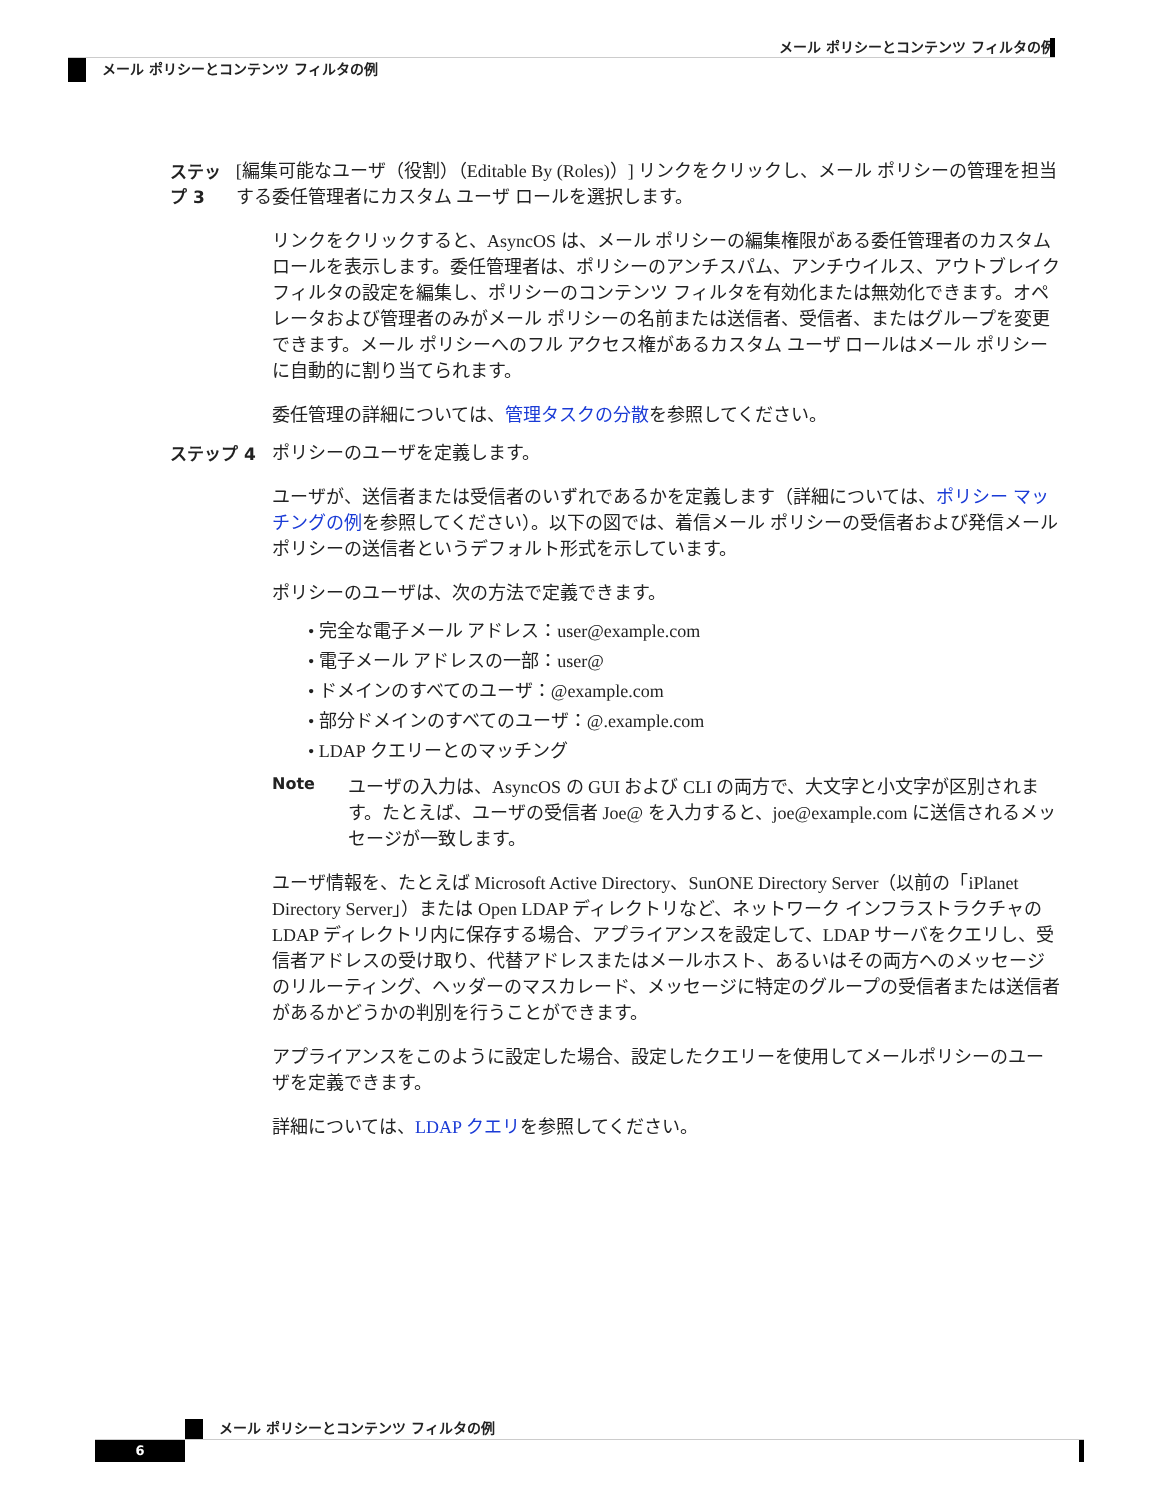メール ポリシーとコンテンツ フィルタの例
メール ポリシーとコンテンツ フィルタの例
ステップ 3 [編集可能なユーザ（役割）（Editable By (Roles)）] リンクをクリックし、メール ポリシーの管理を担当する委任管理者にカスタム ユーザ ロールを選択します。
リンクをクリックすると、AsyncOS は、メール ポリシーの編集権限がある委任管理者のカスタム ロールを表示します。委任管理者は、ポリシーのアンチスパム、アンチウイルス、アウトブレイク フィルタの設定を編集し、ポリシーのコンテンツ フィルタを有効化または無効化できます。オペレータおよび管理者のみがメール ポリシーの名前または送信者、受信者、またはグループを変更できます。メール ポリシーへのフル アクセス権があるカスタム ユーザ ロールはメール ポリシーに自動的に割り当てられます。
委任管理の詳細については、管理タスクの分散を参照してください。
ステップ 4 ポリシーのユーザを定義します。
ユーザが、送信者または受信者のいずれであるかを定義します（詳細については、ポリシー マッチングの例を参照してください）。以下の図では、着信メール ポリシーの受信者および発信メール ポリシーの送信者というデフォルト形式を示しています。
ポリシーのユーザは、次の方法で定義できます。
• 完全な電子メール アドレス：user@example.com
• 電子メール アドレスの一部：user@
• ドメインのすべてのユーザ：@example.com
• 部分ドメインのすべてのユーザ：@.example.com
• LDAP クエリーとのマッチング
Note ユーザの入力は、AsyncOS の GUI および CLI の両方で、大文字と小文字が区別されます。たとえば、ユーザの受信者 Joe@ を入力すると、joe@example.com に送信されるメッセージが一致します。
ユーザ情報を、たとえば Microsoft Active Directory、SunONE Directory Server（以前の「iPlanet Directory Server」）または Open LDAP ディレクトリなど、ネットワーク インフラストラクチャの LDAP ディレクトリ内に保存する場合、アプライアンスを設定して、LDAP サーバをクエリし、受信者アドレスの受け取り、代替アドレスまたはメールホスト、あるいはその両方へのメッセージのリルーティング、ヘッダーのマスカレード、メッセージに特定のグループの受信者または送信者があるかどうかの判別を行うことができます。
アプライアンスをこのように設定した場合、設定したクエリーを使用してメールポリシーのユーザを定義できます。
詳細については、LDAP クエリを参照してください。
メール ポリシーとコンテンツ フィルタの例
6